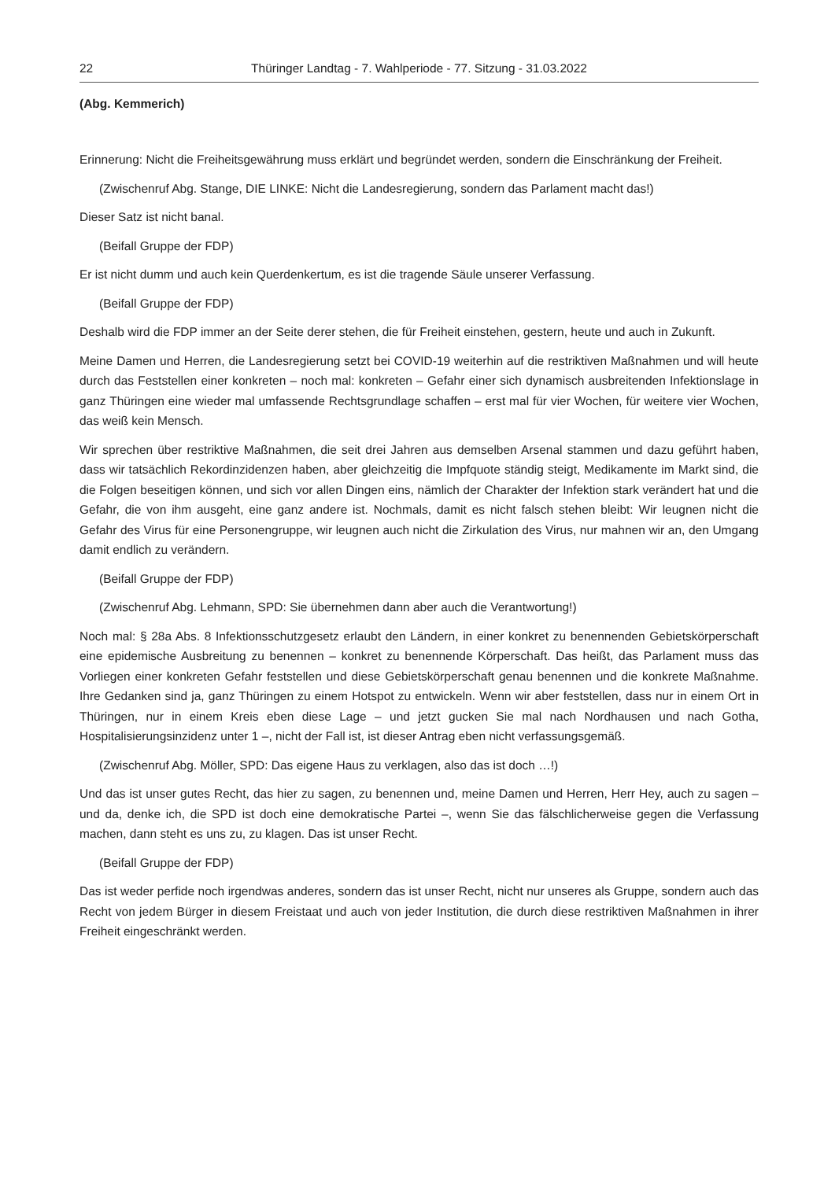22 Thüringer Landtag - 7. Wahlperiode - 77. Sitzung - 31.03.2022
(Abg. Kemmerich)
Erinnerung: Nicht die Freiheitsgewährung muss erklärt und begründet werden, sondern die Einschränkung der Freiheit.
(Zwischenruf Abg. Stange, DIE LINKE: Nicht die Landesregierung, sondern das Parlament macht das!)
Dieser Satz ist nicht banal.
(Beifall Gruppe der FDP)
Er ist nicht dumm und auch kein Querdenkertum, es ist die tragende Säule unserer Verfassung.
(Beifall Gruppe der FDP)
Deshalb wird die FDP immer an der Seite derer stehen, die für Freiheit einstehen, gestern, heute und auch in Zukunft.
Meine Damen und Herren, die Landesregierung setzt bei COVID-19 weiterhin auf die restriktiven Maßnahmen und will heute durch das Feststellen einer konkreten – noch mal: konkreten – Gefahr einer sich dynamisch ausbreitenden Infektionslage in ganz Thüringen eine wieder mal umfassende Rechtsgrundlage schaffen – erst mal für vier Wochen, für weitere vier Wochen, das weiß kein Mensch.
Wir sprechen über restriktive Maßnahmen, die seit drei Jahren aus demselben Arsenal stammen und dazu geführt haben, dass wir tatsächlich Rekordinzidenzen haben, aber gleichzeitig die Impfquote ständig steigt, Medikamente im Markt sind, die die Folgen beseitigen können, und sich vor allen Dingen eins, nämlich der Charakter der Infektion stark verändert hat und die Gefahr, die von ihm ausgeht, eine ganz andere ist. Nochmals, damit es nicht falsch stehen bleibt: Wir leugnen nicht die Gefahr des Virus für eine Personengruppe, wir leugnen auch nicht die Zirkulation des Virus, nur mahnen wir an, den Umgang damit endlich zu verändern.
(Beifall Gruppe der FDP)
(Zwischenruf Abg. Lehmann, SPD: Sie übernehmen dann aber auch die Verantwortung!)
Noch mal: § 28a Abs. 8 Infektionsschutzgesetz erlaubt den Ländern, in einer konkret zu benennenden Gebietskörperschaft eine epidemische Ausbreitung zu benennen – konkret zu benennende Körperschaft. Das heißt, das Parlament muss das Vorliegen einer konkreten Gefahr feststellen und diese Gebietskörperschaft genau benennen und die konkrete Maßnahme. Ihre Gedanken sind ja, ganz Thüringen zu einem Hotspot zu entwickeln. Wenn wir aber feststellen, dass nur in einem Ort in Thüringen, nur in einem Kreis eben diese Lage – und jetzt gucken Sie mal nach Nordhausen und nach Gotha, Hospitalisierungsinzidenz unter 1 –, nicht der Fall ist, ist dieser Antrag eben nicht verfassungsgemäß.
(Zwischenruf Abg. Möller, SPD: Das eigene Haus zu verklagen, also das ist doch …!)
Und das ist unser gutes Recht, das hier zu sagen, zu benennen und, meine Damen und Herren, Herr Hey, auch zu sagen – und da, denke ich, die SPD ist doch eine demokratische Partei –, wenn Sie das fälschlicherweise gegen die Verfassung machen, dann steht es uns zu, zu klagen. Das ist unser Recht.
(Beifall Gruppe der FDP)
Das ist weder perfide noch irgendwas anderes, sondern das ist unser Recht, nicht nur unseres als Gruppe, sondern auch das Recht von jedem Bürger in diesem Freistaat und auch von jeder Institution, die durch diese restriktiven Maßnahmen in ihrer Freiheit eingeschränkt werden.